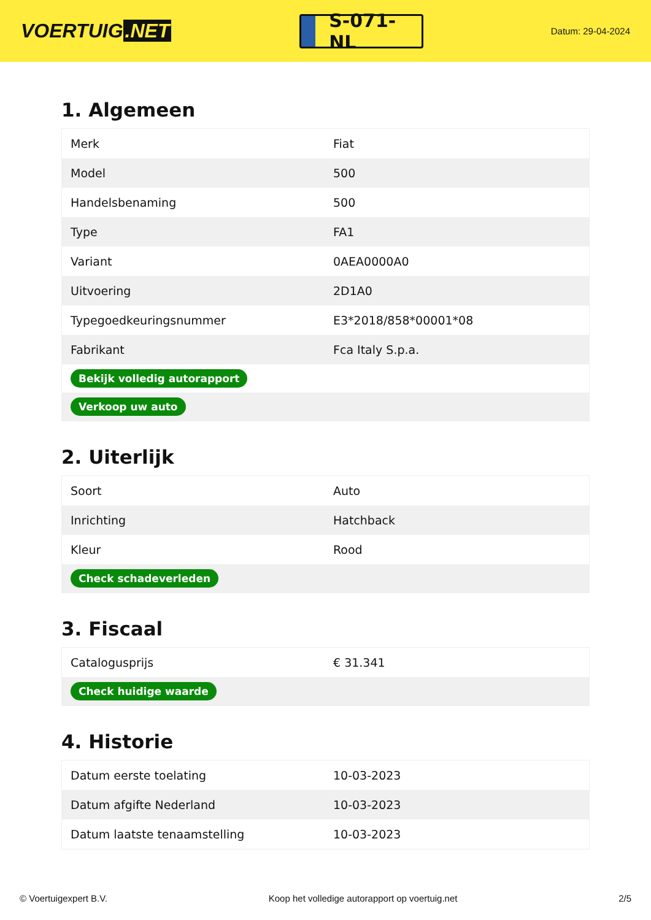VOERTUIG.NET
S-071-NL
Datum: 29-04-2024
1. Algemeen
| Merk | Fiat |
| Model | 500 |
| Handelsbenaming | 500 |
| Type | FA1 |
| Variant | 0AEA0000A0 |
| Uitvoering | 2D1A0 |
| Typegoedkeuringsnummer | E3*2018/858*00001*08 |
| Fabrikant | Fca Italy S.p.a. |
| Bekijk volledig autorapport | |
| Verkoop uw auto | |
2. Uiterlijk
| Soort | Auto |
| Inrichting | Hatchback |
| Kleur | Rood |
| Check schadeverleden | |
3. Fiscaal
| Catalogusprijs | € 31.341 |
| Check huidige waarde | |
4. Historie
| Datum eerste toelating | 10-03-2023 |
| Datum afgifte Nederland | 10-03-2023 |
| Datum laatste tenaamstelling | 10-03-2023 |
© Voertuigexpert B.V. Koop het volledige autorapport op voertuig.net 2/5